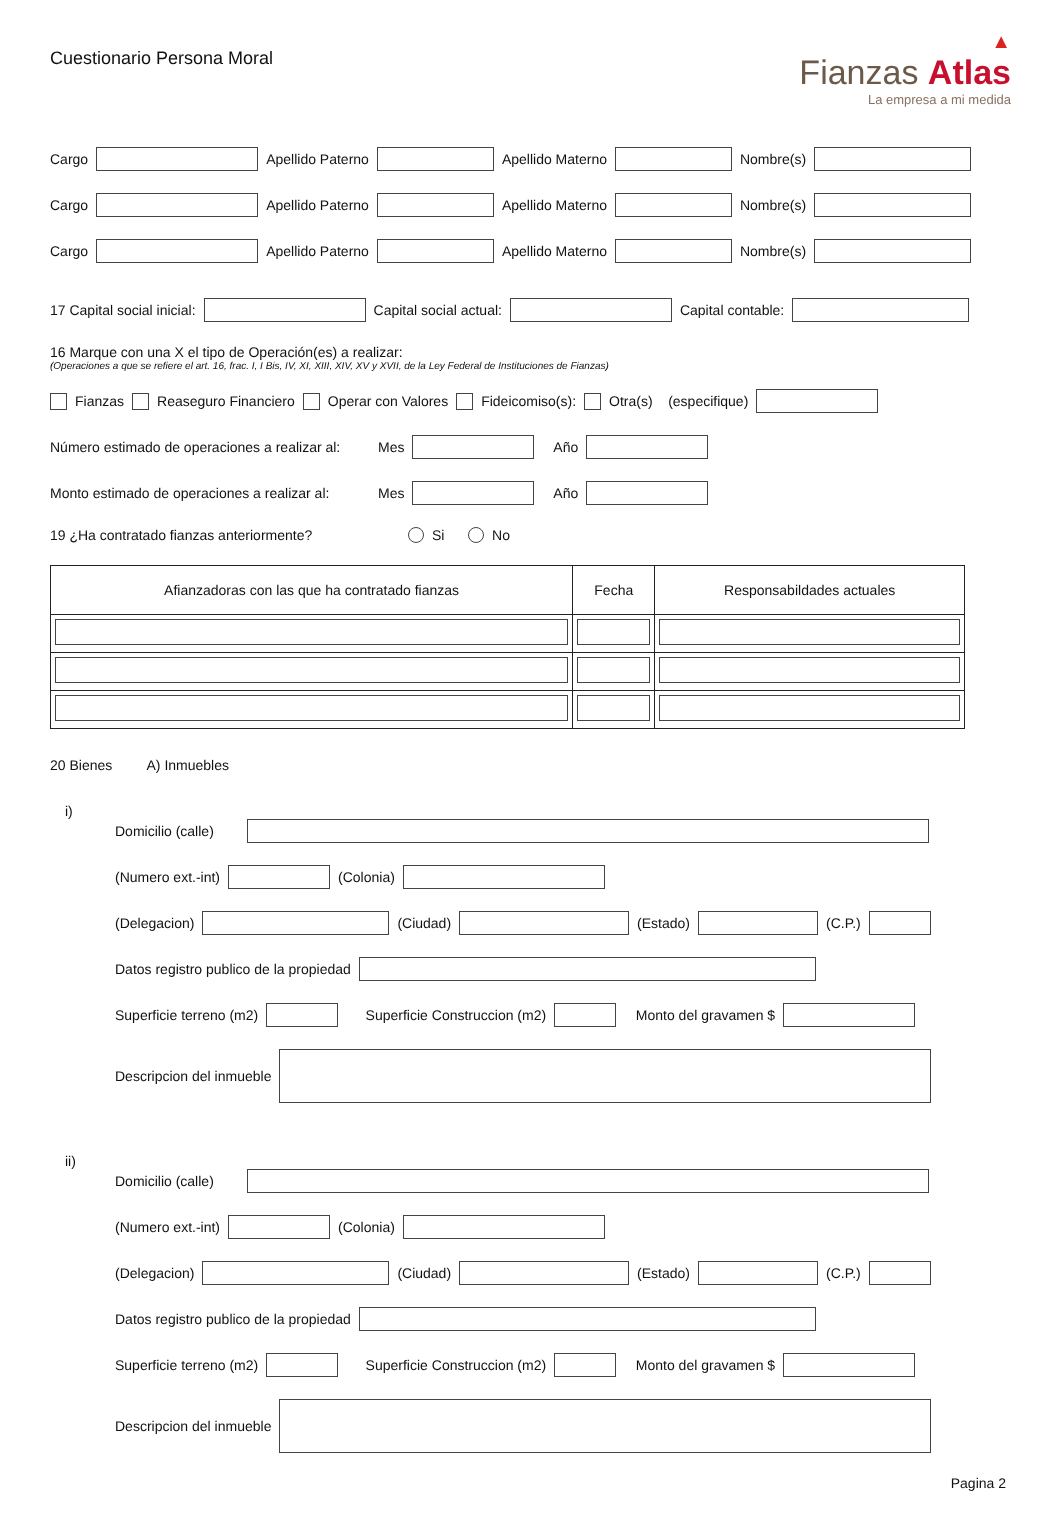Cuestionario Persona Moral
▲
Fianzas Atlas
La empresa a mi medida
Cargo Apellido Paterno Apellido Materno Nombre(s)
Cargo Apellido Paterno Apellido Materno Nombre(s)
Cargo Apellido Paterno Apellido Materno Nombre(s)
17 Capital social inicial: Capital social actual: Capital contable:
16 Marque con una X el tipo de Operación(es) a realizar:
(Operaciones a que se refiere el art. 16, frac. I, I Bis, IV, XI, XIII, XIV, XV y XVII, de la Ley Federal de Instituciones de Fianzas)
Fianzas Reaseguro Financiero Operar con Valores Fideicomiso(s): Otra(s) (especifique)
Número estimado de operaciones a realizar al: Mes Año
Monto estimado de operaciones a realizar al: Mes Año
19 ¿Ha contratado fianzas anteriormente? Si No
| Afianzadoras con las que ha contratado fianzas | Fecha | Responsabildades actuales |
| --- | --- | --- |
20 Bienes A) Inmuebles
i)
Domicilio (calle)
(Numero ext.-int) (Colonia)
(Delegacion) (Ciudad) (Estado) (C.P.)
Datos registro publico de la propiedad
Superficie terreno (m2) Superficie Construccion (m2) Monto del gravamen $
Descripcion del inmueble
ii)
Domicilio (calle)
(Numero ext.-int) (Colonia)
(Delegacion) (Ciudad) (Estado) (C.P.)
Datos registro publico de la propiedad
Superficie terreno (m2) Superficie Construccion (m2) Monto del gravamen $
Descripcion del inmueble
Pagina 2